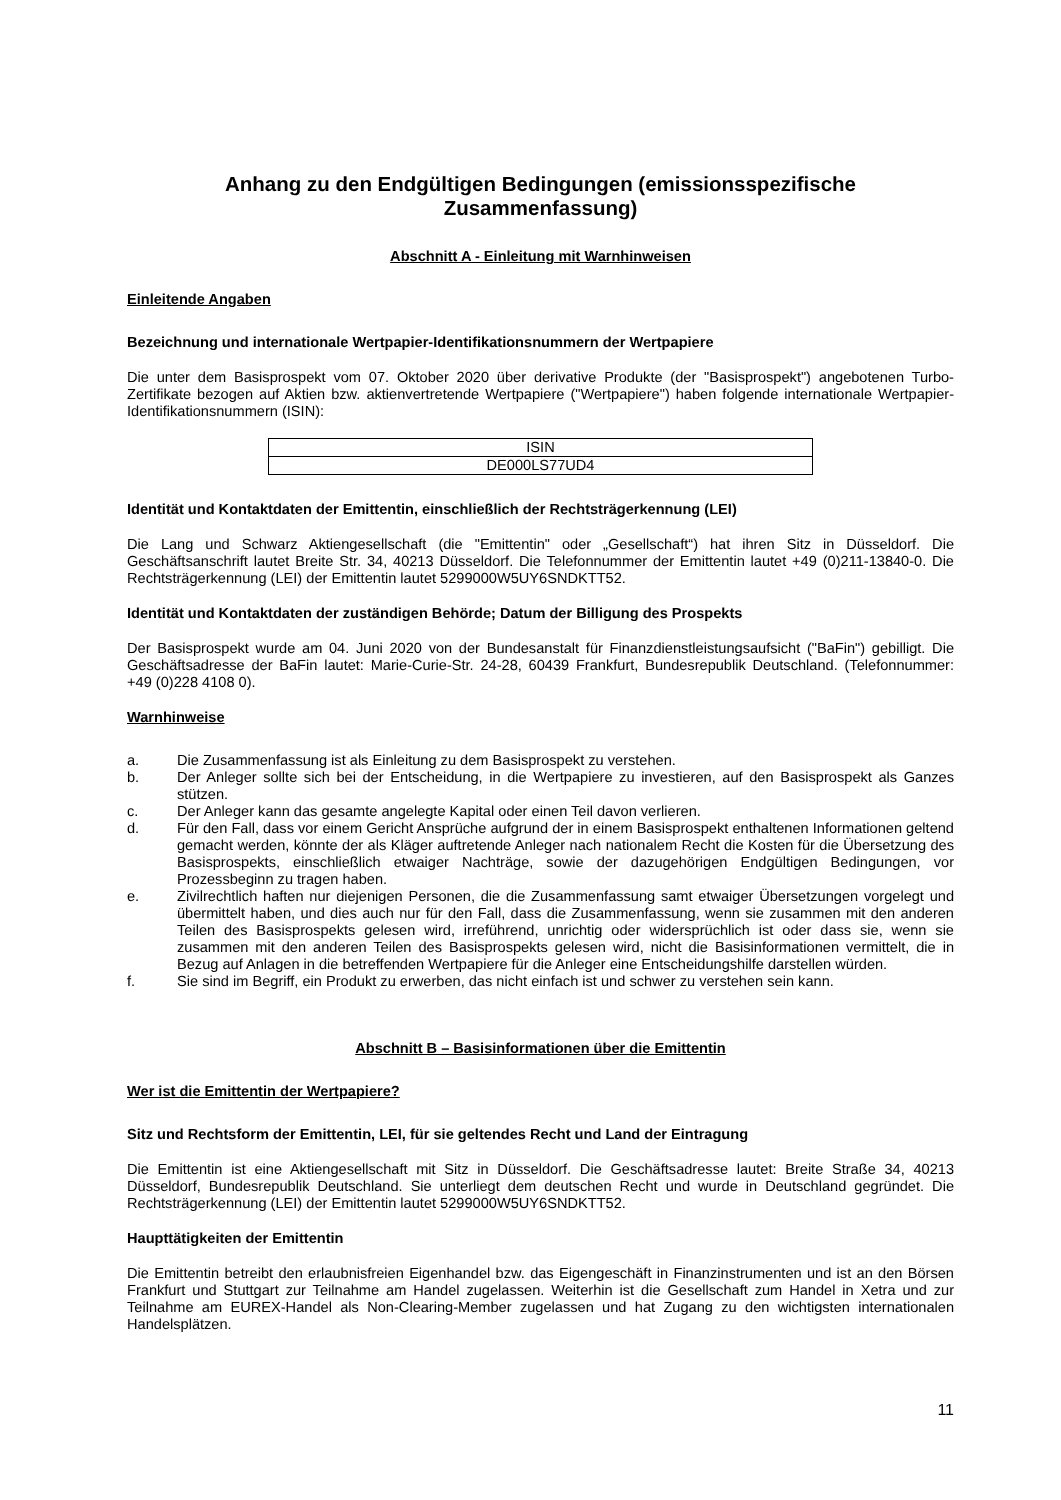Anhang zu den Endgültigen Bedingungen (emissionsspezifische Zusammenfassung)
Abschnitt A - Einleitung mit Warnhinweisen
Einleitende Angaben
Bezeichnung und internationale Wertpapier-Identifikationsnummern der Wertpapiere
Die unter dem Basisprospekt vom 07. Oktober 2020 über derivative Produkte (der "Basisprospekt") angebotenen Turbo-Zertifikate bezogen auf Aktien bzw. aktienvertretende Wertpapiere ("Wertpapiere") haben folgende internationale Wertpapier-Identifikationsnummern (ISIN):
| ISIN |
| DE000LS77UD4 |
Identität und Kontaktdaten der Emittentin, einschließlich der Rechtsträgerkennung (LEI)
Die Lang und Schwarz Aktiengesellschaft (die "Emittentin" oder „Gesellschaft“) hat ihren Sitz in Düsseldorf. Die Geschäftsanschrift lautet Breite Str. 34, 40213 Düsseldorf. Die Telefonnummer der Emittentin lautet +49 (0)211-13840-0. Die Rechtsträgerkennung (LEI) der Emittentin lautet 5299000W5UY6SNDKTT52.
Identität und Kontaktdaten der zuständigen Behörde; Datum der Billigung des Prospekts
Der Basisprospekt wurde am 04. Juni 2020 von der Bundesanstalt für Finanzdienstleistungsaufsicht ("BaFin") gebilligt. Die Geschäftsadresse der BaFin lautet: Marie-Curie-Str. 24-28, 60439 Frankfurt, Bundesrepublik Deutschland. (Telefonnummer: +49 (0)228 4108 0).
Warnhinweise
a. Die Zusammenfassung ist als Einleitung zu dem Basisprospekt zu verstehen.
b. Der Anleger sollte sich bei der Entscheidung, in die Wertpapiere zu investieren, auf den Basisprospekt als Ganzes stützen.
c. Der Anleger kann das gesamte angelegte Kapital oder einen Teil davon verlieren.
d. Für den Fall, dass vor einem Gericht Ansprüche aufgrund der in einem Basisprospekt enthaltenen Informationen geltend gemacht werden, könnte der als Kläger auftretende Anleger nach nationalem Recht die Kosten für die Übersetzung des Basisprospekts, einschließlich etwaiger Nachträge, sowie der dazugehörigen Endgültigen Bedingungen, vor Prozessbeginn zu tragen haben.
e. Zivilrechtlich haften nur diejenigen Personen, die die Zusammenfassung samt etwaiger Übersetzungen vorgelegt und übermittelt haben, und dies auch nur für den Fall, dass die Zusammenfassung, wenn sie zusammen mit den anderen Teilen des Basisprospekts gelesen wird, irreführend, unrichtig oder widersprüchlich ist oder dass sie, wenn sie zusammen mit den anderen Teilen des Basisprospekts gelesen wird, nicht die Basisinformationen vermittelt, die in Bezug auf Anlagen in die betreffenden Wertpapiere für die Anleger eine Entscheidungshilfe darstellen würden.
f. Sie sind im Begriff, ein Produkt zu erwerben, das nicht einfach ist und schwer zu verstehen sein kann.
Abschnitt B – Basisinformationen über die Emittentin
Wer ist die Emittentin der Wertpapiere?
Sitz und Rechtsform der Emittentin, LEI, für sie geltendes Recht und Land der Eintragung
Die Emittentin ist eine Aktiengesellschaft mit Sitz in Düsseldorf. Die Geschäftsadresse lautet: Breite Straße 34, 40213 Düsseldorf, Bundesrepublik Deutschland. Sie unterliegt dem deutschen Recht und wurde in Deutschland gegründet. Die Rechtsträgerkennung (LEI) der Emittentin lautet 5299000W5UY6SNDKTT52.
Haupttätigkeiten der Emittentin
Die Emittentin betreibt den erlaubnisfreien Eigenhandel bzw. das Eigengeschäft in Finanzinstrumenten und ist an den Börsen Frankfurt und Stuttgart zur Teilnahme am Handel zugelassen. Weiterhin ist die Gesellschaft zum Handel in Xetra und zur Teilnahme am EUREX-Handel als Non-Clearing-Member zugelassen und hat Zugang zu den wichtigsten internationalen Handelsplätzen.
11